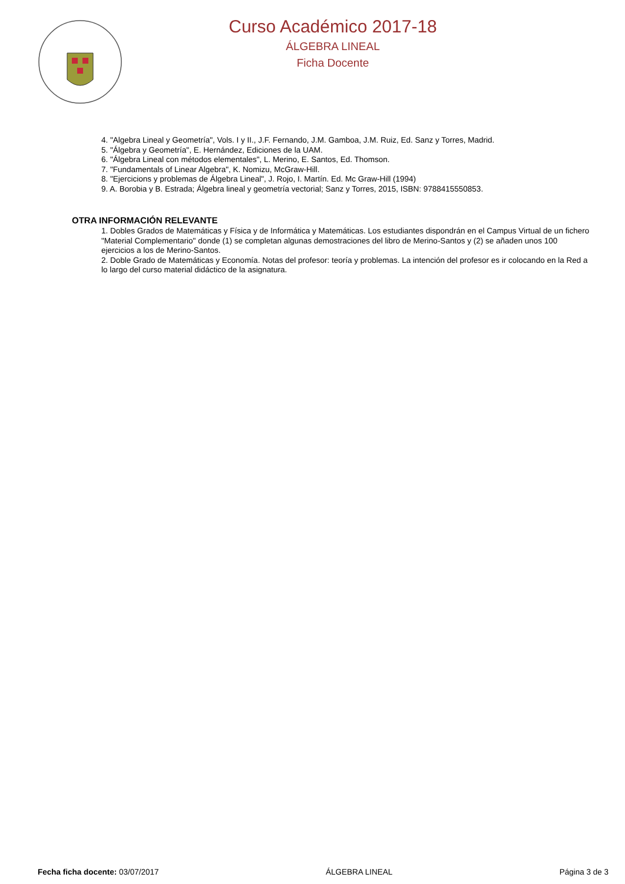Curso Académico 2017-18
ÁLGEBRA LINEAL
Ficha Docente
4. "Algebra Lineal y Geometría", Vols. I y II., J.F. Fernando, J.M. Gamboa, J.M. Ruiz, Ed. Sanz y Torres, Madrid.
5. "Álgebra y Geometría", E. Hernández, Ediciones de la UAM.
6. "Álgebra Lineal con métodos elementales", L. Merino, E. Santos, Ed. Thomson.
7. "Fundamentals of Linear Algebra", K. Nomizu, McGraw-Hill.
8. "Ejercicions y problemas de Álgebra Lineal", J. Rojo, I. Martín. Ed. Mc Graw-Hill (1994)
9. A. Borobia y B. Estrada; Álgebra lineal y geometría vectorial; Sanz y Torres, 2015, ISBN: 9788415550853.
OTRA INFORMACIÓN RELEVANTE
1. Dobles Grados de Matemáticas y Física y de Informática y Matemáticas. Los estudiantes dispondrán en el Campus Virtual de un fichero "Material Complementario" donde (1) se completan algunas demostraciones del libro de Merino-Santos y (2) se añaden unos 100 ejercicios a los de Merino-Santos.
2. Doble Grado de Matemáticas y Economía. Notas del profesor: teoría y problemas. La intención del profesor es ir colocando en la Red a lo largo del curso material didáctico de la asignatura.
Fecha ficha docente: 03/07/2017 ÁLGEBRA LINEAL Página 3 de 3